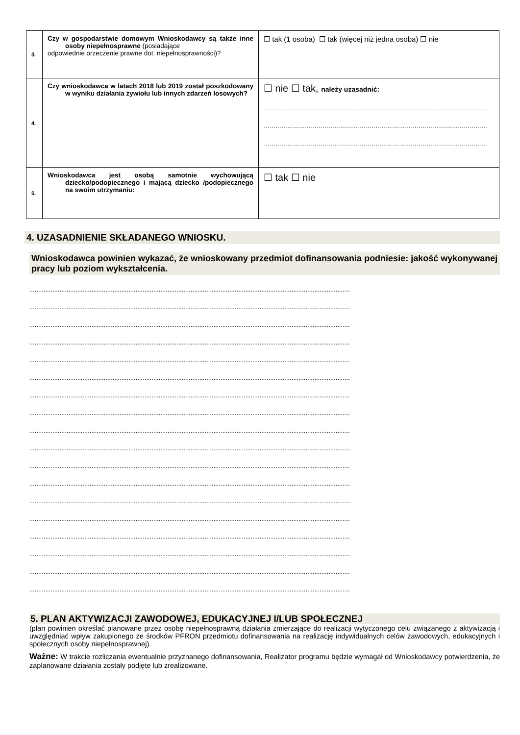| 3. | Czy w gospodarstwie domowym Wnioskodawcy są także inne osoby niepełnosprawne (posiadające odpowiednie orzeczenie prawne dot. niepełnosprawności)? | ☐ tak (1 osoba) ☐ tak (więcej niż jedna osoba) ☐ nie |
| 4. | Czy wnioskodawca w latach 2018 lub 2019 został poszkodowany w wyniku działania żywiołu lub innych zdarzeń losowych? | ☐ nie ☐ tak, należy uzasadnić: …………………………………………………………………………………………………… …………………………………………………………………………………………………… …………………………………………………………………………………………………… |
| 5. | Wnioskodawca jest osobą samotnie wychowującą dziecko/podopiecznego i mającą dziecko /podopiecznego na swoim utrzymaniu: | ☐ tak ☐ nie |
4. UZASADNIENIE SKŁADANEGO WNIOSKU.
Wnioskodawca powinien wykazać, że wnioskowany przedmiot dofinansowania podniesie: jakość wykonywanej pracy lub poziom wykształcenia.
.....................................................................................................................................................................................
.....................................................................................................................................................................................
.....................................................................................................................................................................................
.....................................................................................................................................................................................
.....................................................................................................................................................................................
.....................................................................................................................................................................................
.....................................................................................................................................................................................
.....................................................................................................................................................................................
.....................................................................................................................................................................................
.....................................................................................................................................................................................
.....................................................................................................................................................................................
.....................................................................................................................................................................................
.....................................................................................................................................................................................
.....................................................................................................................................................................................
.....................................................................................................................................................................................
.....................................................................................................................................................................................
.....................................................................................................................................................................................
.....................................................................................................................................................................................
5. PLAN AKTYWIZACJI ZAWODOWEJ, EDUKACYJNEJ I/LUB SPOŁECZNEJ
(plan powinien określać planowane przez osobę niepełnosprawną działania zmierzające do realizacji wytyczonego celu związanego z aktywizacją i uwzględniać wpływ zakupionego ze środków PFRON przedmiotu dofinansowania na realizację indywidualnych celów zawodowych, edukacyjnych i społecznych osoby niepełnosprawnej).
Ważne: W trakcie rozliczania ewentualnie przyznanego dofinansowania, Realizator programu będzie wymagał od Wnioskodawcy potwierdzenia, że zaplanowane działania zostały podjęte lub zrealizowane.